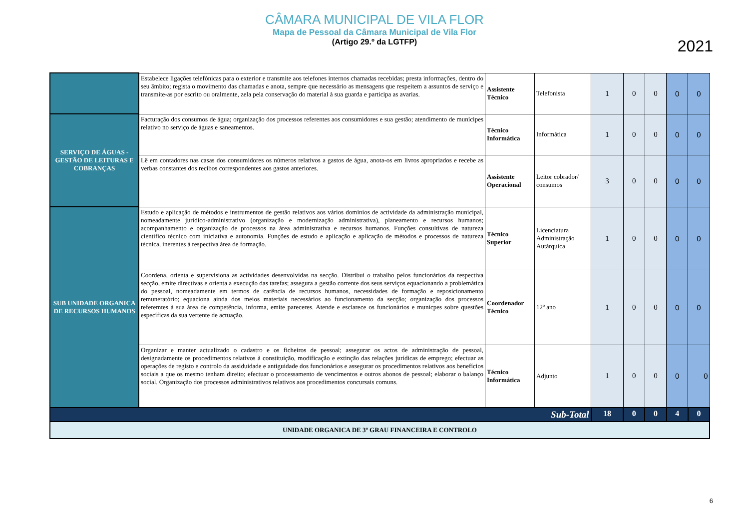CÂMARA MUNICIPAL DE VILA FLOR
Mapa de Pessoal da Câmara Municipal de Vila Flor
(Artigo 29.º da LGTFP)
2021
| | Estabelece ligações telefónicas para o exterior e transmite aos telefones internos chamadas recebidas; presta informações, dentro do seu âmbito; regista o movimento das chamadas e anota, sempre que necessário as mensagens que respeitem a assuntos de serviço e transmite-as por escrito ou oralmente, zela pela conservação do material à sua guarda e participa as avarias. | Assistente Técnico | Telefonista | 1 | 0 | 0 | 0 | 0 |
| SERVIÇO DE ÁGUAS - GESTÃO DE LEITURAS E COBRANÇAS | Facturação dos consumos de água; organização dos processos referentes aos consumidores e sua gestão; atendimento de munícipes relativo no serviço de águas e saneamentos. | Técnico Informática | Informática | 1 | 0 | 0 | 0 | 0 |
| | Lê em contadores nas casas dos consumidores os números relativos a gastos de água, anota-os em livros apropriados e recebe as verbas constantes dos recibos correspondentes aos gastos anteriores. | Assistente Operacional | Leitor cobrador/ consumos | 3 | 0 | 0 | 0 | 0 |
| SUB UNIDADE ORGANICA DE RECURSOS HUMANOS | Estudo e aplicação de métodos e instrumentos de gestão relativos aos vários domínios de actividade da administração municipal, nomeadamente jurídico-administrativo (organização e modernização administrativa), planeamento e recursos humanos; acompanhamento e organização de processos na área administrativa e recursos humanos. Funções consultivas de natureza científico técnico com iniciativa e autonomia. Funções de estudo e aplicação e aplicação de métodos e processos de natureza técnica, inerentes à respectiva área de formação. | Técnico Superior | Licenciatura Administração Autárquica | 1 | 0 | 0 | 0 | 0 |
| | Coordena, orienta e supervisiona as actividades desenvolvidas na secção. Distribui o trabalho pelos funcionários da respectiva secção, emite directivas e orienta a execução das tarefas; assegura a gestão corrente dos seus serviços equacionando a problemática do pessoal, nomeadamente em termos de carência de recursos humanos, necessidades de formação e reposicionamento remuneratório; equaciona ainda dos meios materiais necessários ao funcionamento da secção; organização dos processos referemtes à sua área de competência, informa, emite pareceres. Atende e esclarece os funcionários e munícpes sobre questões específicas da sua vertente de actuação. | Coordenador Técnico | 12º ano | 1 | 0 | 0 | 0 | 0 |
| | Organizar e manter actualizado o cadastro e os ficheiros de pessoal; assegurar os actos de administração de pessoal, designadamente os procedimentos relativos à constituição, modificação e extinção das relações jurídicas de emprego; efectuar as operações de registo e controlo da assiduidade e antiguidade dos funcionários e assegurar os procedimentos relativos aos benefícios sociais a que os mesmo tenham direito; efectuar o processamento de vencimentos e outros abonos de pessoal; elaborar o balanço social. Organização dos processos administrativos relativos aos procedimentos concursais comuns. | Técnico Informática | Adjunto | 1 | 0 | 0 | 0 | 0 |
| Sub-Total | | | | 18 | 0 | 0 | 4 | 0 |
| UNIDADE ORGANICA DE 3º GRAU FINANCEIRA E CONTROLO | | | | | | | | |
6